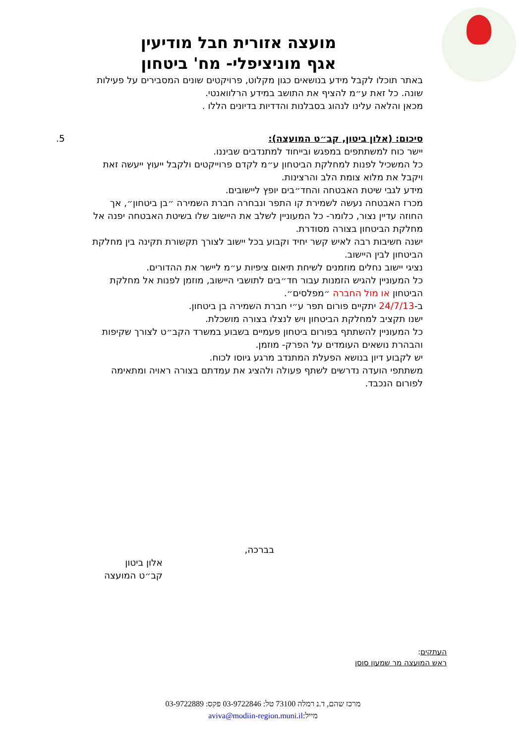מועצה אזורית חבל מודיעין
אגף מוניציפלי- מח' ביטחון
באתר תוכלו לקבל מידע בנושאים כגון מקלוט, פרויקטים שונים המסבירים על פעילות שונה. כל זאת ע״מ להציף את התושב במידע הרלוואנטי.
מכאן והלאה עלינו לנהוג בסבלנות והדדיות בדיונים הללו .
5. סיכום: (אלון ביטון, קב״ט המועצה):
יישר כוח למשתתפים במפגש ובייחוד למתנדבים שביננו.
כל המשכיל לפנות למחלקת הביטחון ע״מ לקדם פרוייקטים ולקבל ייעוץ ייעשה זאת ויקבל את מלוא צומת הלב והרצינות.
מידע לגבי שיטת האבטחה והחד״בים יופץ ליישובים.
מכרז האבטחה נעשה לשמירת קו התפר ונבחרה חברת השמירה ״בן ביטחון״, אך החוזה עדיין נצור, כלומר- כל המעוניין לשלב את היישוב שלו בשיטת האבטחה יפנה אל מחלקת הביטחון בצורה מסודרת.
ישנה חשיבות רבה לאיש קשר יחיד וקבוע בכל יישוב לצורך תקשורת תקינה בין מחלקת הביטחון לבין היישוב.
נציגי יישוב נחלים מוזמנים לשיחת תיאום ציפיות ע״מ ליישר את ההדורים.
כל המעוניין להגיש הזמנות עבור חד״בים לתושבי היישוב, מוזמן לפנות אל מחלקת הביטחון או מול החברה ״מפלסים״.
ב-24/7/13 יתקיים פורום תפר ע״י חברת השמירה בן ביטחון.
ישנו תקציב למחלקת הביטחון ויש לנצלו בצורה מושכלת.
כל המעוניין להשתתף בפורום ביטחון פעמיים בשבוע במשרד הקב״ט לצורך שקיפות והבהרת נושאים העומדים על הפרק- מוזמן.
יש לקבוע דיון בנושא הפעלת המתנדב מרגע גיוסו לכוח.
משתתפי הועדה נדרשים לשתף פעולה ולהציג את עמדתם בצורה ראויה ומתאימה לפורום הנכבד.
בברכה,
אלון ביטון
קב״ט המועצה
העתקים:
ראש המועצה מר שמעון סוסן
מרכז שהם, ד.נ רמלה 73100 טל: 03-9722846 פקס: 03-9722889
מייל:aviva@modiin-region.muni.il